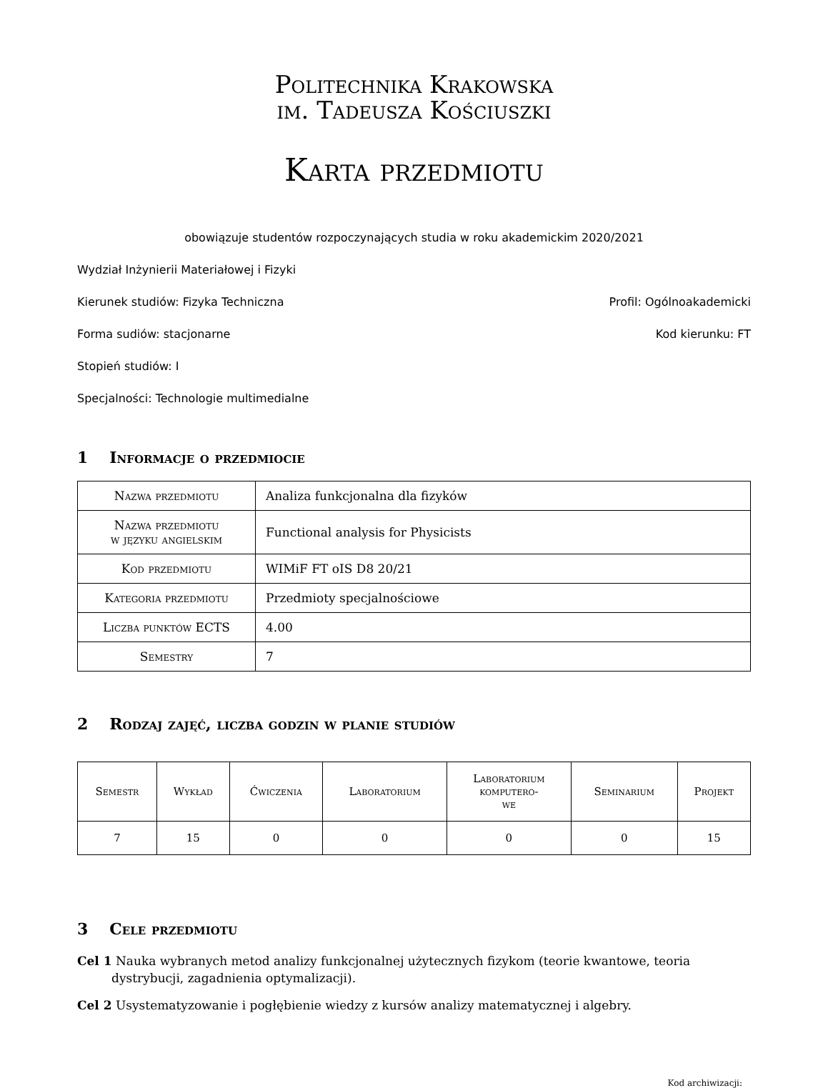Politechnika Krakowska
im. Tadeusza Kościuszki
Karta przedmiotu
obowiązuje studentów rozpoczynających studia w roku akademickim 2020/2021
Wydział Inżynierii Materiałowej i Fizyki
Kierunek studiów: Fizyka Techniczna Profil: Ogólnoakademicki
Forma sudiów: stacjonarne Kod kierunku: FT
Stopień studiów: I
Specjalności: Technologie multimedialne
1 Informacje o przedmiocie
| Nazwa przedmiotu | Analiza funkcjonalna dla fizyków |
| Nazwa przedmiotu w języku angielskim | Functional analysis for Physicists |
| Kod przedmiotu | WIMiF FT oIS D8 20/21 |
| Kategoria przedmiotu | Przedmioty specjalnościowe |
| Liczba punktów ECTS | 4.00 |
| Semestry | 7 |
2 Rodzaj zajęć, liczba godzin w planie studiów
| Semestr | Wykład | Ćwiczenia | Laboratorium | Laboratorium komputero- we | Seminarium | Projekt |
| --- | --- | --- | --- | --- | --- | --- |
| 7 | 15 | 0 | 0 | 0 | 0 | 15 |
3 Cele przedmiotu
Cel 1 Nauka wybranych metod analizy funkcjonalnej użytecznych fizykom (teorie kwantowe, teoria dystrybucji, zagadnienia optymalizacji).
Cel 2 Usystematyzowanie i pogłębienie wiedzy z kursów analizy matematycznej i algebry.
Kod archiwizacji: